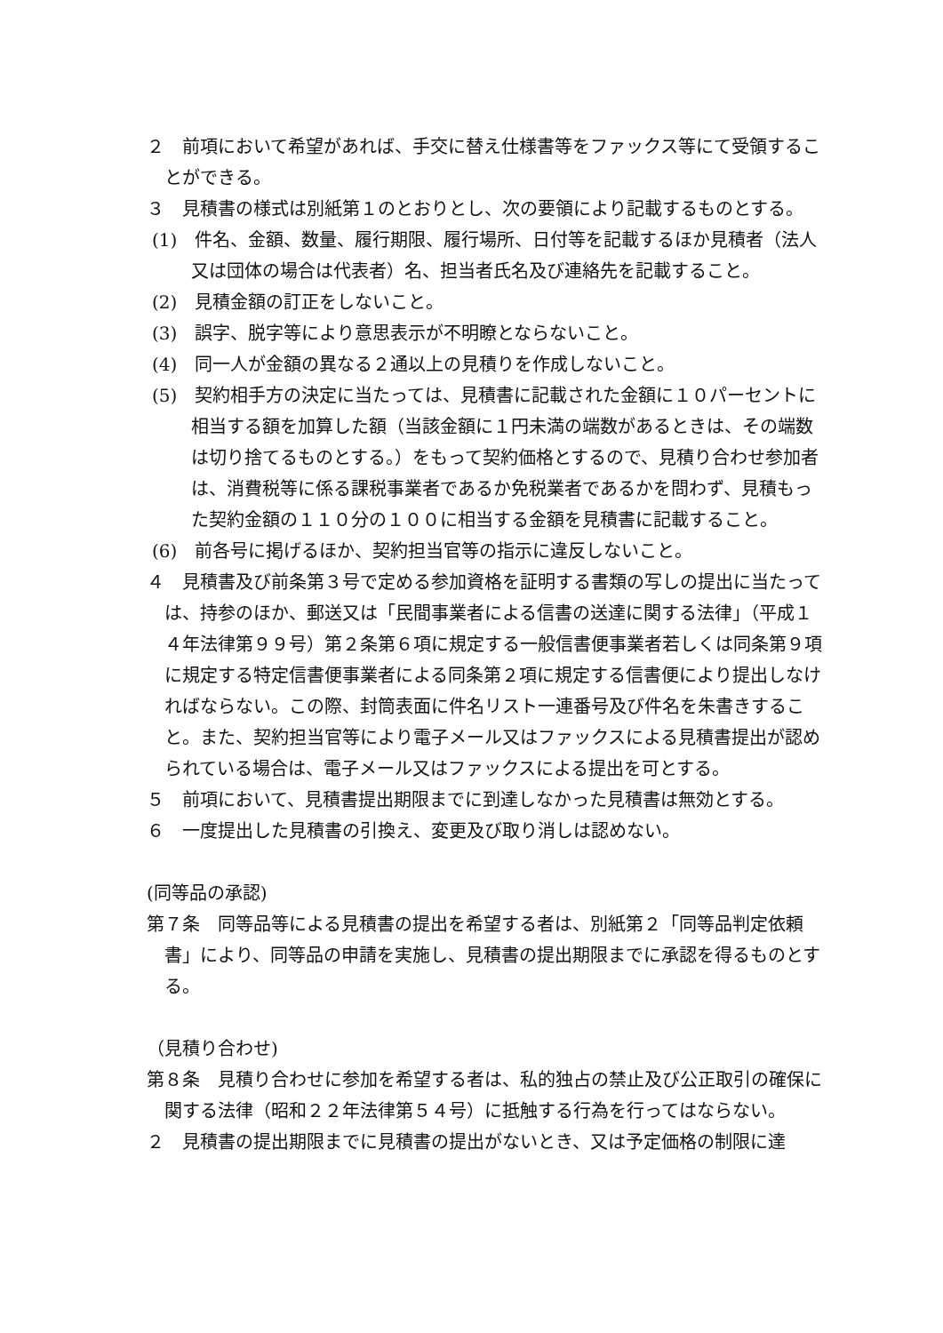２　前項において希望があれば、手交に替え仕様書等をファックス等にて受領することができる。
３　見積書の様式は別紙第１のとおりとし、次の要領により記載するものとする。
(1)　件名、金額、数量、履行期限、履行場所、日付等を記載するほか見積者（法人又は団体の場合は代表者）名、担当者氏名及び連絡先を記載すること。
(2)　見積金額の訂正をしないこと。
(3)　誤字、脱字等により意思表示が不明瞭とならないこと。
(4)　同一人が金額の異なる２通以上の見積りを作成しないこと。
(5)　契約相手方の決定に当たっては、見積書に記載された金額に１０パーセントに相当する額を加算した額（当該金額に１円未満の端数があるときは、その端数は切り捨てるものとする。）をもって契約価格とするので、見積り合わせ参加者は、消費税等に係る課税事業者であるか免税業者であるかを問わず、見積もった契約金額の１１０分の１００に相当する金額を見積書に記載すること。
(6)　前各号に掲げるほか、契約担当官等の指示に違反しないこと。
４　見積書及び前条第３号で定める参加資格を証明する書類の写しの提出に当たっては、持参のほか、郵送又は「民間事業者による信書の送達に関する法律」（平成１４年法律第９９号）第２条第６項に規定する一般信書便事業者若しくは同条第９項に規定する特定信書便事業者による同条第２項に規定する信書便により提出しなければならない。この際、封筒表面に件名リスト一連番号及び件名を朱書きすること。また、契約担当官等により電子メール又はファックスによる見積書提出が認められている場合は、電子メール又はファックスによる提出を可とする。
５　前項において、見積書提出期限までに到達しなかった見積書は無効とする。
６　一度提出した見積書の引換え、変更及び取り消しは認めない。
(同等品の承認)
第７条　同等品等による見積書の提出を希望する者は、別紙第２「同等品判定依頼書」により、同等品の申請を実施し、見積書の提出期限までに承認を得るものとする。
（見積り合わせ)
第８条　見積り合わせに参加を希望する者は、私的独占の禁止及び公正取引の確保に関する法律（昭和２２年法律第５４号）に抵触する行為を行ってはならない。
２　見積書の提出期限までに見積書の提出がないとき、又は予定価格の制限に達